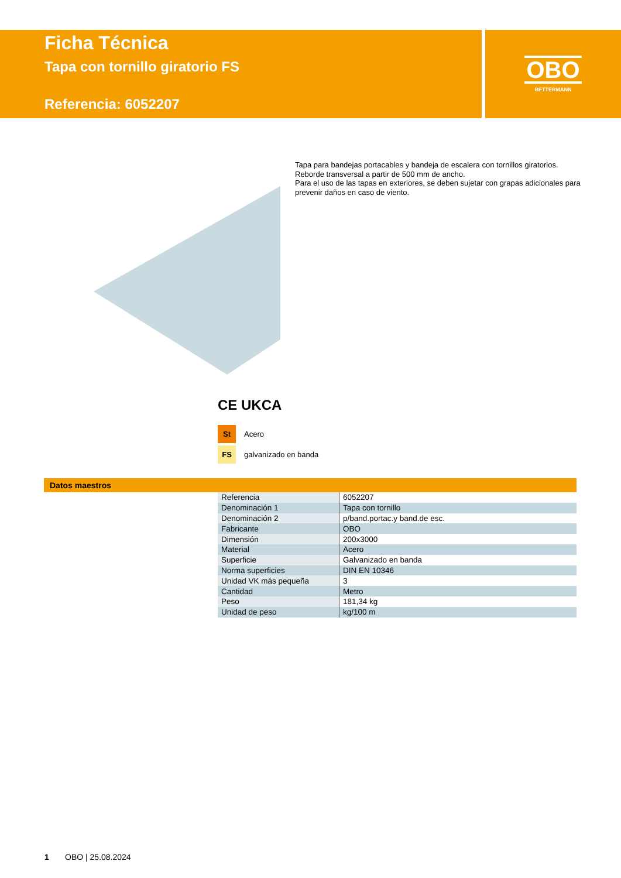Ficha Técnica
Tapa con tornillo giratorio FS
Referencia: 6052207
OBO
BETTERMANN
Tapa para bandejas portacables y bandeja de escalera con tornillos giratorios.
Reborde transversal a partir de 500 mm de ancho.
Para el uso de las tapas en exteriores, se deben sujetar con grapas adicionales para prevenir daños en caso de viento.
CE UKCA
St Acero
FS galvanizado en banda
Datos maestros
| Referencia | 6052207 |
| Denominación 1 | Tapa con tornillo |
| Denominación 2 | p/band.portac.y band.de esc. |
| Fabricante | OBO |
| Dimensión | 200x3000 |
| Material | Acero |
| Superficie | Galvanizado en banda |
| Norma superficies | DIN EN 10346 |
| Unidad VK más pequeña | 3 |
| Cantidad | Metro |
| Peso | 181,34 kg |
| Unidad de peso | kg/100 m |
1 OBO | 25.08.2024